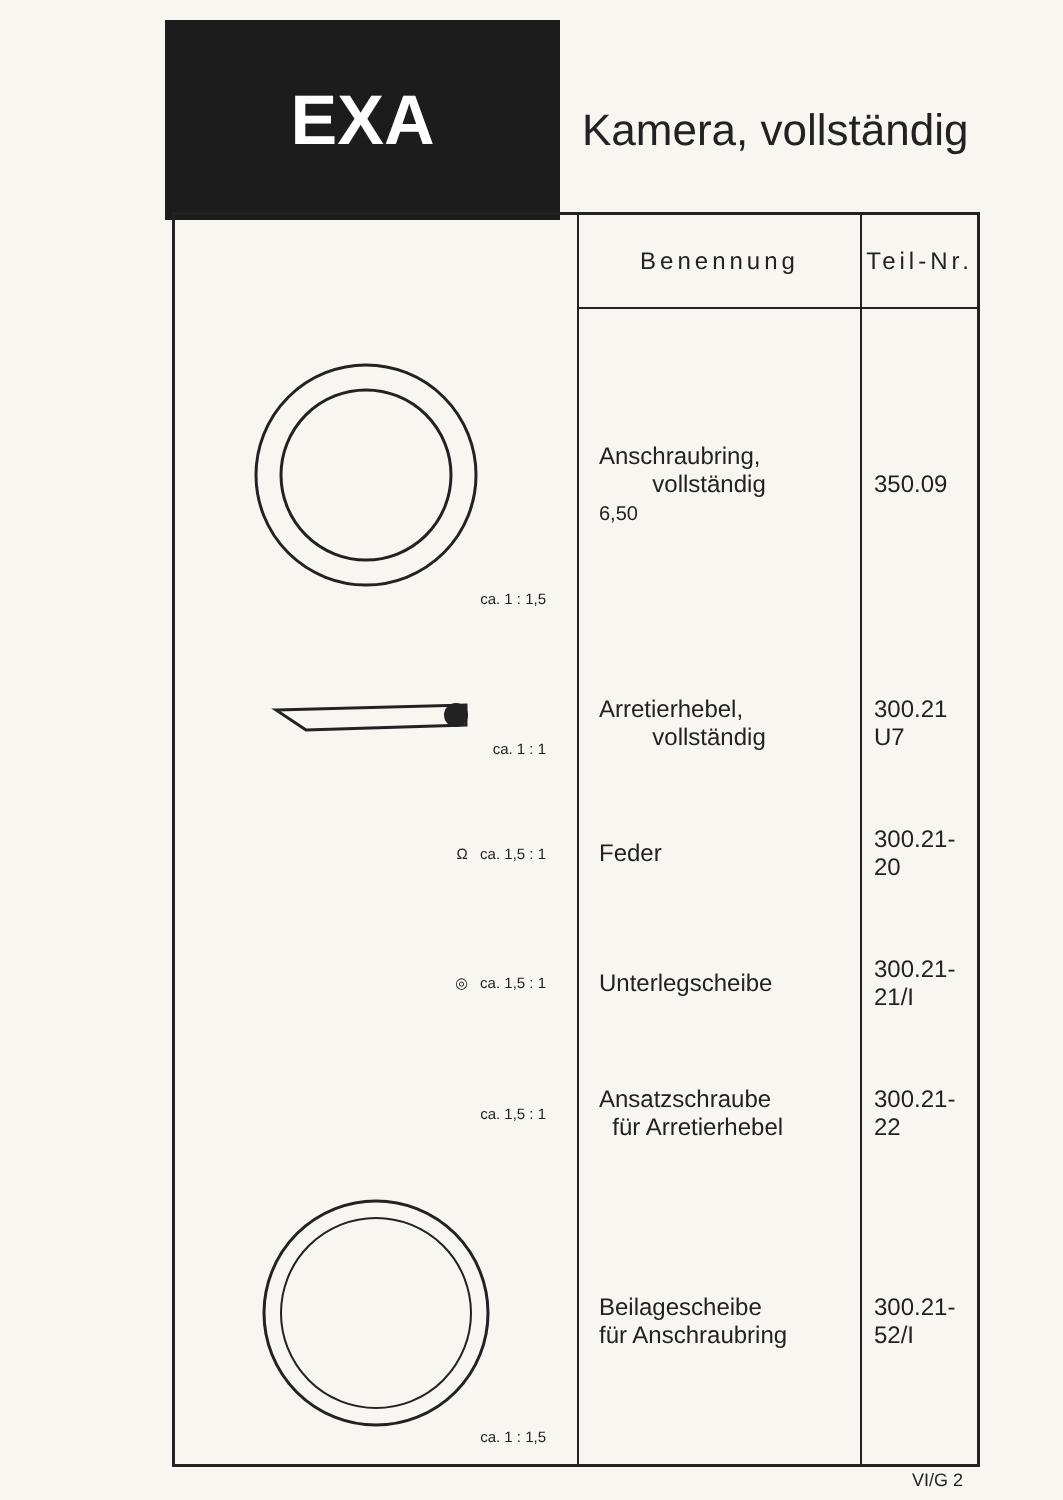EXA
Kamera, vollständig
| | Benennung | Teil-Nr. |
| --- | --- | --- |
| ca. 1 : 1,5 | Anschraubring, vollständig 6,50 | 350.09 |
| ca. 1 : 1 | Arretierhebel, vollständig | 300.21 U7 |
| Ω ca. 1,5 : 1 | Feder | 300.21-20 |
| ◎ ca. 1,5 : 1 | Unterlegscheibe | 300.21-21/I |
| ca. 1,5 : 1 | Ansatzschraube für Arretierhebel | 300.21-22 |
| ca. 1 : 1,5 | Beilagescheibe für Anschraubring | 300.21-52/I |
VI/G 2